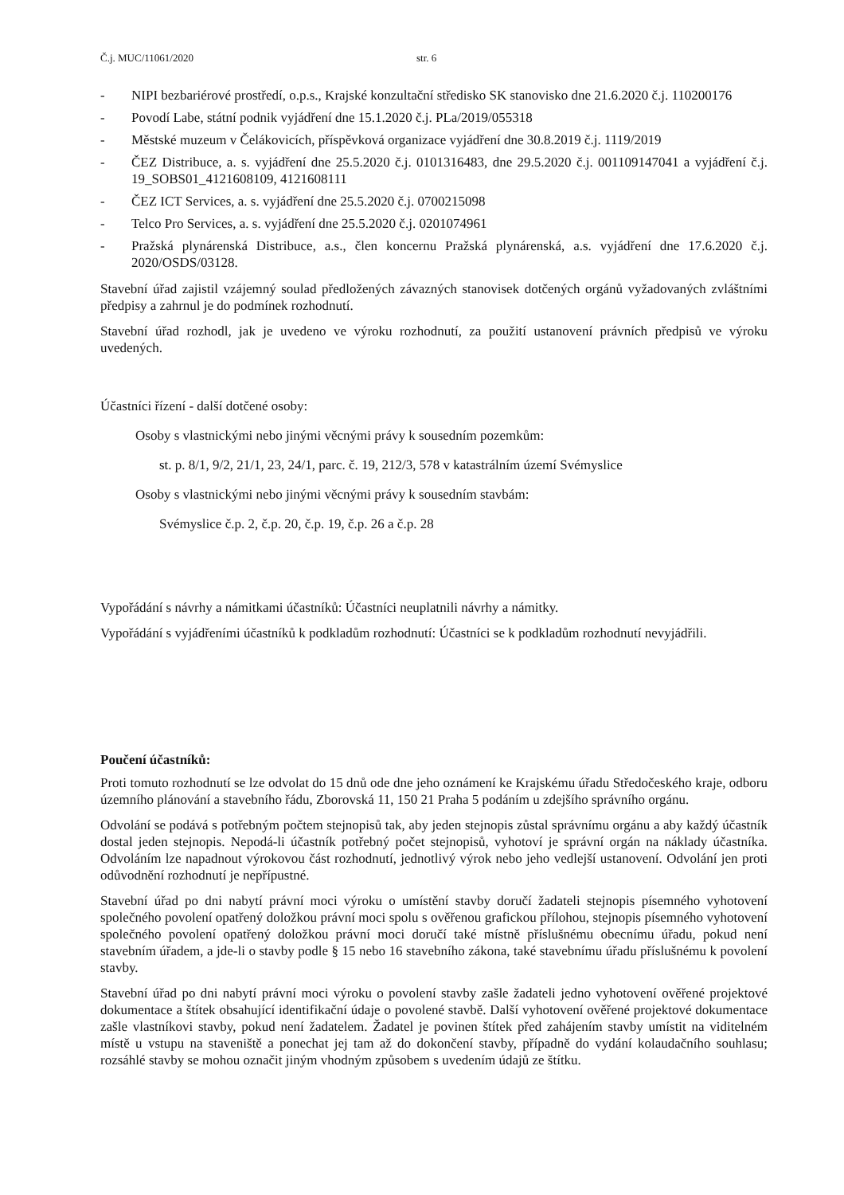Č.j. MUC/11061/2020 str. 6
- NIPI bezbariérové prostředí, o.p.s., Krajské konzultační středisko SK stanovisko dne 21.6.2020 č.j. 110200176
- Povodí Labe, státní podnik vyjádření dne 15.1.2020 č.j. PLa/2019/055318
- Městské muzeum v Čelákovicích, příspěvková organizace vyjádření dne 30.8.2019 č.j. 1119/2019
- ČEZ Distribuce, a. s. vyjádření dne 25.5.2020 č.j. 0101316483, dne 29.5.2020 č.j. 001109147041 a vyjádření č.j. 19_SOBS01_4121608109, 4121608111
- ČEZ ICT Services, a. s. vyjádření dne 25.5.2020 č.j. 0700215098
- Telco Pro Services, a. s. vyjádření dne 25.5.2020 č.j. 0201074961
- Pražská plynárenská Distribuce, a.s., člen koncernu Pražská plynárenská, a.s. vyjádření dne 17.6.2020 č.j. 2020/OSDS/03128.
Stavební úřad zajistil vzájemný soulad předložených závazných stanovisek dotčených orgánů vyžadovaných zvláštními předpisy a zahrnul je do podmínek rozhodnutí.
Stavební úřad rozhodl, jak je uvedeno ve výroku rozhodnutí, za použití ustanovení právních předpisů ve výroku uvedených.
Účastníci řízení - další dotčené osoby:
Osoby s vlastnickými nebo jinými věcnými právy k sousedním pozemkům:
st. p. 8/1, 9/2, 21/1, 23, 24/1, parc. č. 19, 212/3, 578 v katastrálním území Svémyslice
Osoby s vlastnickými nebo jinými věcnými právy k sousedním stavbám:
Svémyslice č.p. 2, č.p. 20, č.p. 19, č.p. 26 a č.p. 28
Vypořádání s návrhy a námitkami účastníků: Účastníci neuplatnili návrhy a námitky.
Vypořádání s vyjádřeními účastníků k podkladům rozhodnutí: Účastníci se k podkladům rozhodnutí nevyjádřili.
Poučení účastníků:
Proti tomuto rozhodnutí se lze odvolat do 15 dnů ode dne jeho oznámení ke Krajskému úřadu Středočeského kraje, odboru územního plánování a stavebního řádu, Zborovská 11, 150 21 Praha 5 podáním u zdejšího správního orgánu.
Odvolání se podává s potřebným počtem stejnopisů tak, aby jeden stejnopis zůstal správnímu orgánu a aby každý účastník dostal jeden stejnopis. Nepodá-li účastník potřebný počet stejnopisů, vyhotoví je správní orgán na náklady účastníka. Odvoláním lze napadnout výrokovou část rozhodnutí, jednotlivý výrok nebo jeho vedlejší ustanovení. Odvolání jen proti odůvodnění rozhodnutí je nepřípustné.
Stavební úřad po dni nabytí právní moci výroku o umístění stavby doručí žadateli stejnopis písemného vyhotovení společného povolení opatřený doložkou právní moci spolu s ověřenou grafickou přílohou, stejnopis písemného vyhotovení společného povolení opatřený doložkou právní moci doručí také místně příslušnému obecnímu úřadu, pokud není stavebním úřadem, a jde-li o stavby podle § 15 nebo 16 stavebního zákona, také stavebnímu úřadu příslušnému k povolení stavby.
Stavební úřad po dni nabytí právní moci výroku o povolení stavby zašle žadateli jedno vyhotovení ověřené projektové dokumentace a štítek obsahující identifikační údaje o povolené stavbě. Další vyhotovení ověřené projektové dokumentace zašle vlastníkovi stavby, pokud není žadatelem. Žadatel je povinen štítek před zahájením stavby umístit na viditelném místě u vstupu na staveniště a ponechat jej tam až do dokončení stavby, případně do vydání kolaudačního souhlasu; rozsáhlé stavby se mohou označit jiným vhodným způsobem s uvedením údajů ze štítku.